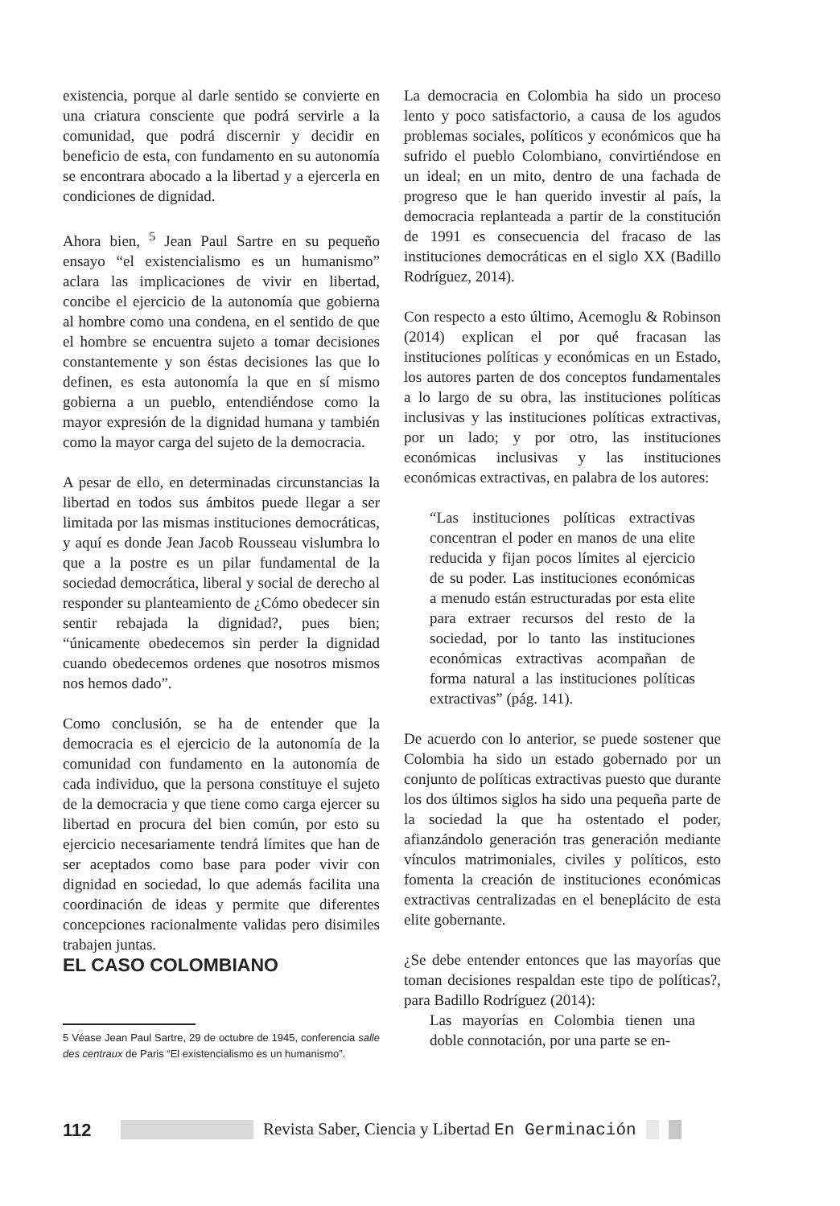existencia, porque al darle sentido se convierte en una criatura consciente que podrá servirle a la comunidad, que podrá discernir y decidir en beneficio de esta, con fundamento en su autonomía se encontrara abocado a la libertad y a ejercerla en condiciones de dignidad.
Ahora bien, <sup>5</sup> Jean Paul Sartre en su pequeño ensayo “el existencialismo es un humanismo” aclara las implicaciones de vivir en libertad, concibe el ejercicio de la autonomía que gobierna al hombre como una condena, en el sentido de que el hombre se encuentra sujeto a tomar decisiones constantemente y son éstas decisiones las que lo definen, es esta autonomía la que en sí mismo gobierna a un pueblo, entendiéndose como la mayor expresión de la dignidad humana y también como la mayor carga del sujeto de la democracia.
A pesar de ello, en determinadas circunstancias la libertad en todos sus ámbitos puede llegar a ser limitada por las mismas instituciones democráticas, y aquí es donde Jean Jacob Rousseau vislumbra lo que a la postre es un pilar fundamental de la sociedad democrática, liberal y social de derecho al responder su planteamiento de ¿Cómo obedecer sin sentir rebajada la dignidad?, pues bien; “únicamente obedecemos sin perder la dignidad cuando obedecemos ordenes que nosotros mismos nos hemos dado”.
Como conclusión, se ha de entender que la democracia es el ejercicio de la autonomía de la comunidad con fundamento en la autonomía de cada individuo, que la persona constituye el sujeto de la democracia y que tiene como carga ejercer su libertad en procura del bien común, por esto su ejercicio necesariamente tendrá límites que han de ser aceptados como base para poder vivir con dignidad en sociedad, lo que además facilita una coordinación de ideas y permite que diferentes concepciones racionalmente validas pero disimiles trabajen juntas.
EL CASO COLOMBIANO
5 Véase Jean Paul Sartre, 29 de octubre de 1945, conferencia salle des centraux de Paris “El existencialismo es un humanismo”.
La democracia en Colombia ha sido un proceso lento y poco satisfactorio, a causa de los agudos problemas sociales, políticos y económicos que ha sufrido el pueblo Colombiano, convirtiéndose en un ideal; en un mito, dentro de una fachada de progreso que le han querido investir al país, la democracia replanteada a partir de la constitución de 1991 es consecuencia del fracaso de las instituciones democráticas en el siglo XX (Badillo Rodríguez, 2014).
Con respecto a esto último, Acemoglu & Robinson (2014) explican el por qué fracasan las instituciones políticas y económicas en un Estado, los autores parten de dos conceptos fundamentales a lo largo de su obra, las instituciones políticas inclusivas y las instituciones políticas extractivas, por un lado; y por otro, las instituciones económicas inclusivas y las instituciones económicas extractivas, en palabra de los autores:
“Las instituciones políticas extractivas concentran el poder en manos de una elite reducida y fijan pocos límites al ejercicio de su poder. Las instituciones económicas a menudo están estructuradas por esta elite para extraer recursos del resto de la sociedad, por lo tanto las instituciones económicas extractivas acompañan de forma natural a las instituciones políticas extractivas” (pág. 141).
De acuerdo con lo anterior, se puede sostener que Colombia ha sido un estado gobernado por un conjunto de políticas extractivas puesto que durante los dos últimos siglos ha sido una pequeña parte de la sociedad la que ha ostentado el poder, afianzándolo generación tras generación mediante vínculos matrimoniales, civiles y políticos, esto fomenta la creación de instituciones económicas extractivas centralizadas en el beneplácito de esta elite gobernante.
¿Se debe entender entonces que las mayorías que toman decisiones respaldan este tipo de políticas?, para Badillo Rodríguez (2014):
Las mayorías en Colombia tienen una doble connotación, por una parte se en-
112
Revista Saber, Ciencia y Libertad En Germinación